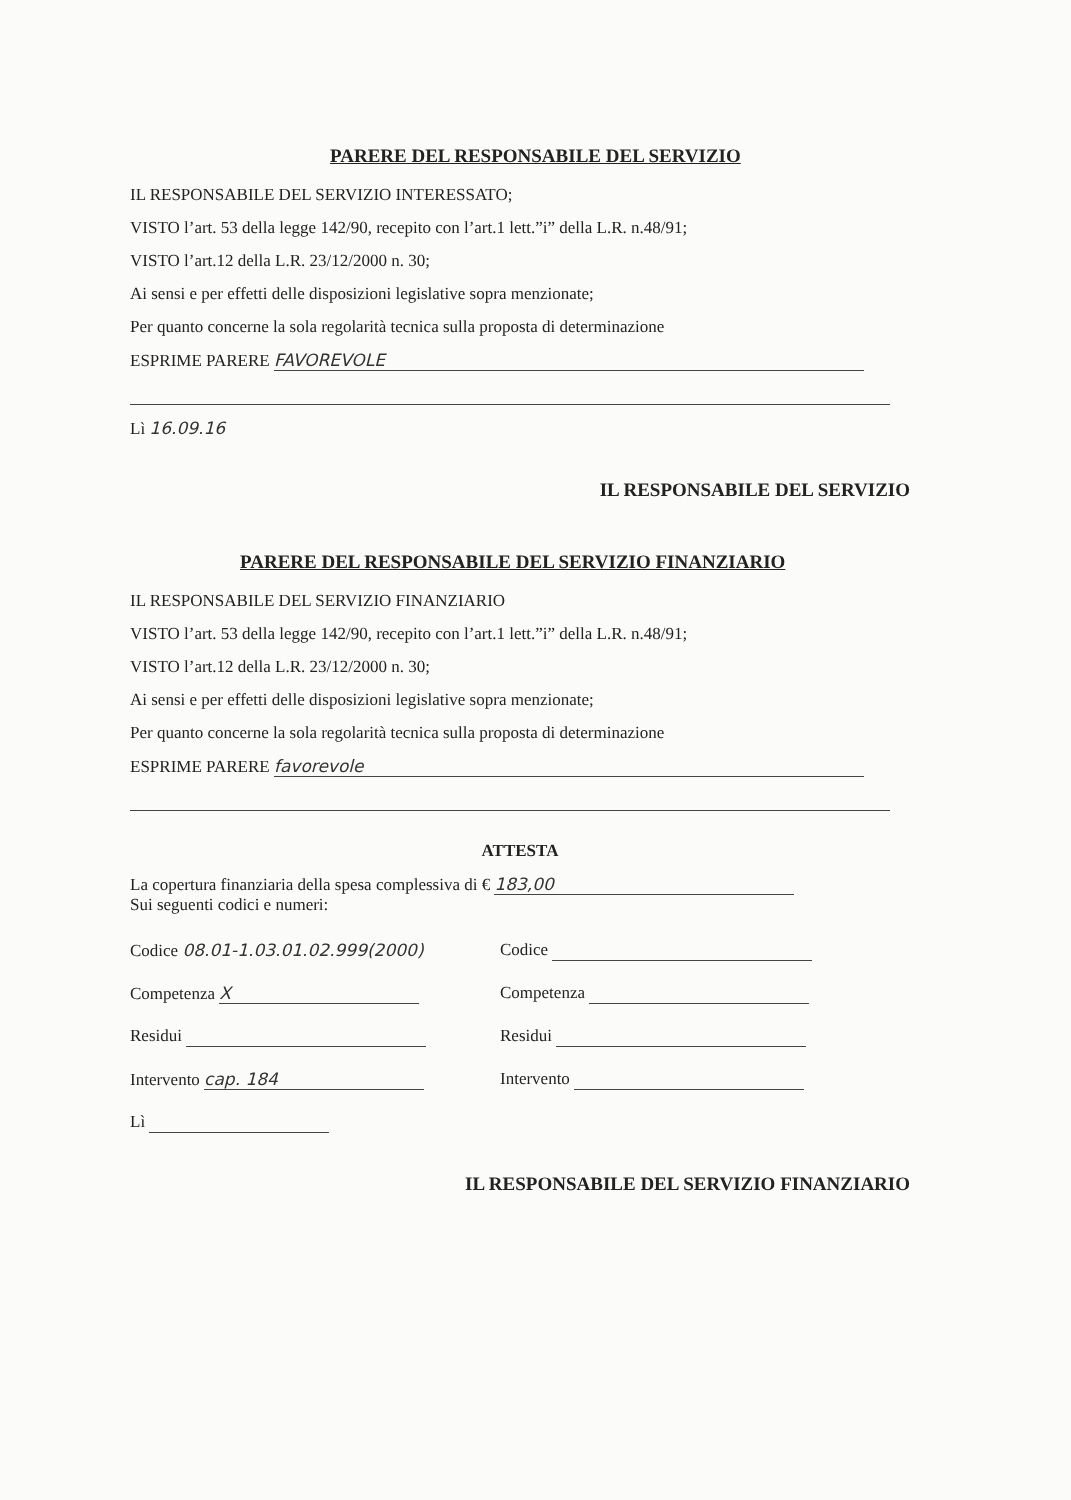PARERE DEL RESPONSABILE DEL SERVIZIO
IL RESPONSABILE DEL SERVIZIO INTERESSATO;
VISTO l’art. 53 della legge 142/90, recepito con l’art.1 lett.”i” della L.R. n.48/91;
VISTO l’art.12 della L.R. 23/12/2000 n. 30;
Ai sensi e per effetti delle disposizioni legislative sopra menzionate;
Per quanto concerne la sola regolarità tecnica sulla proposta di determinazione
ESPRIME PARERE FAVOREVOLE
Lì 16.09.16
IL RESPONSABILE DEL SERVIZIO
PARERE DEL RESPONSABILE DEL SERVIZIO FINANZIARIO
IL RESPONSABILE DEL SERVIZIO FINANZIARIO
VISTO l’art. 53 della legge 142/90, recepito con l’art.1 lett.”i” della L.R. n.48/91;
VISTO l’art.12 della L.R. 23/12/2000 n. 30;
Ai sensi e per effetti delle disposizioni legislative sopra menzionate;
Per quanto concerne la sola regolarità tecnica sulla proposta di determinazione
ESPRIME PARERE favorevole
ATTESTA
La copertura finanziaria della spesa complessiva di € 183,00
Sui seguenti codici e numeri:
Codice 08.01-1.03.01.02.999(2000)
Codice
Competenza X Competenza
Residui Residui
Intervento cap. 184 Intervento
Lì
IL RESPONSABILE DEL SERVIZIO FINANZIARIO